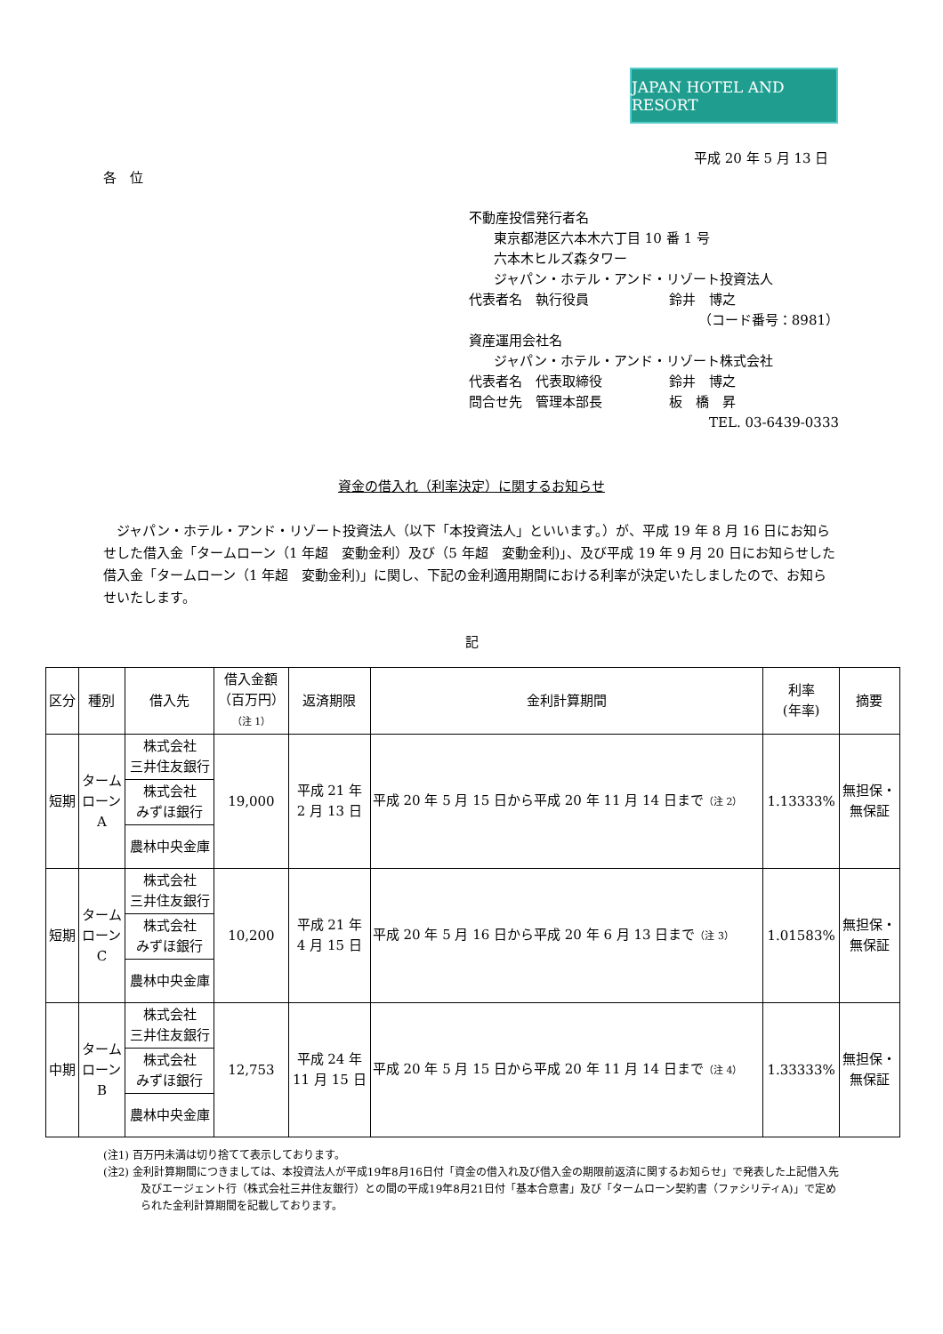JAPAN HOTEL AND RESORT
平成 20 年 5 月 13 日
各　位
不動産投信発行者名
東京都港区六本木六丁目 10 番 1 号
六本木ヒルズ森タワー
ジャパン・ホテル・アンド・リゾート投資法人
代表者名　執行役員　　　　　　鈴井　博之
（コード番号：8981）
資産運用会社名
ジャパン・ホテル・アンド・リゾート株式会社
代表者名　代表取締役　　　　　鈴井　博之
問合せ先　管理本部長　　　　　板　橋　昇
TEL. 03-6439-0333
資金の借入れ（利率決定）に関するお知らせ
ジャパン・ホテル・アンド・リゾート投資法人（以下「本投資法人」といいます。）が、平成 19 年 8 月 16 日にお知らせした借入金「タームローン（1 年超　変動金利）及び（5 年超　変動金利)」、及び平成 19 年 9 月 20 日にお知らせした借入金「タームローン（1 年超　変動金利)」に関し、下記の金利適用期間における利率が決定いたしましたので、お知らせいたします。
記
| 区分 | 種別 | 借入先 | 借入金額 （百万円） （注 1） | 返済期限 | 金利計算期間 | 利率 (年率) | 摘要 |
| --- | --- | --- | --- | --- | --- | --- | --- |
| 短期 | ターム ローン A | 株式会社 三井住友銀行 | 19,000 | 平成 21 年 2 月 13 日 | 平成 20 年 5 月 15 日から平成 20 年 11 月 14 日まで （注 2） | 1.13333% | 無担保・ 無保証 |
| | | 株式会社 みずほ銀行 | | | | | |
| | | 農林中央金庫 | | | | | |
| 短期 | ターム ローン C | 株式会社 三井住友銀行 | 10,200 | 平成 21 年 4 月 15 日 | 平成 20 年 5 月 16 日から平成 20 年 6 月 13 日まで （注 3） | 1.01583% | 無担保・ 無保証 |
| | | 株式会社 みずほ銀行 | | | | | |
| | | 農林中央金庫 | | | | | |
| 中期 | ターム ローン B | 株式会社 三井住友銀行 | 12,753 | 平成 24 年 11 月 15 日 | 平成 20 年 5 月 15 日から平成 20 年 11 月 14 日まで （注 4） | 1.33333% | 無担保・ 無保証 |
| | | 株式会社 みずほ銀行 | | | | | |
| | | 農林中央金庫 | | | | | |
(注1) 百万円未満は切り捨てて表示しております。
(注2) 金利計算期間につきましては、本投資法人が平成19年8月16日付「資金の借入れ及び借入金の期限前返済に関するお知らせ」で発表した上記借入先及びエージェント行（株式会社三井住友銀行）との間の平成19年8月21日付「基本合意書」及び「タームローン契約書（ファシリティA)」で定められた金利計算期間を記載しております。